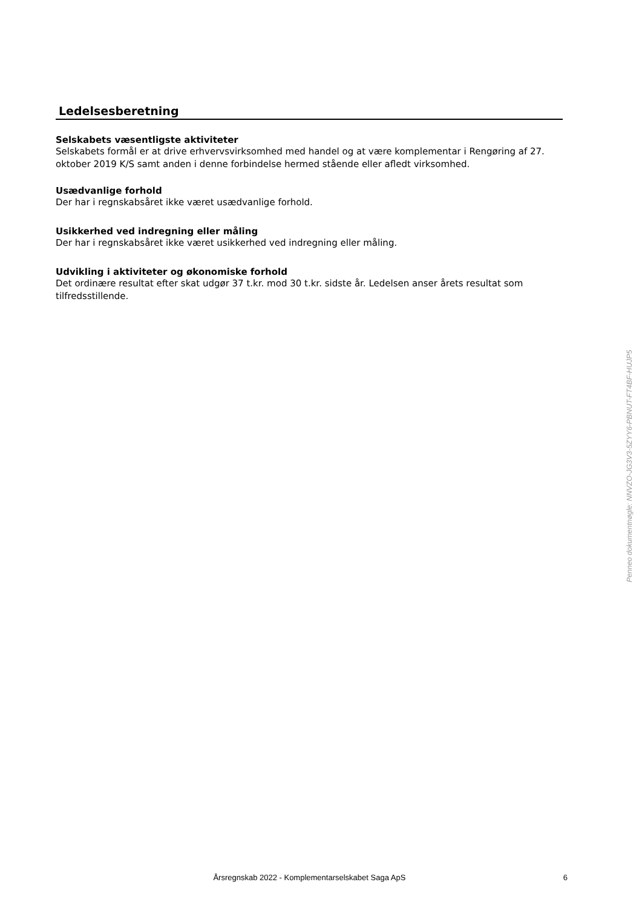Ledelsesberetning
Selskabets væsentligste aktiviteter
Selskabets formål er at drive erhvervsvirksomhed med handel og at være komplementar i Rengøring af 27. oktober 2019 K/S samt anden i denne forbindelse hermed stående eller afledt virksomhed.
Usædvanlige forhold
Der har i regnskabsåret ikke været usædvanlige forhold.
Usikkerhed ved indregning eller måling
Der har i regnskabsåret ikke været usikkerhed ved indregning eller måling.
Udvikling i aktiviteter og økonomiske forhold
Det ordinære resultat efter skat udgør 37 t.kr. mod 30 t.kr. sidste år. Ledelsen anser årets resultat som tilfredsstillende.
Penneo dokumentnøgle: NNVZO-JG3V3-5ZYY6-PBNUT-FT4BF-HUJP5
Årsregnskab 2022 - Komplementarselskabet Saga ApS
6